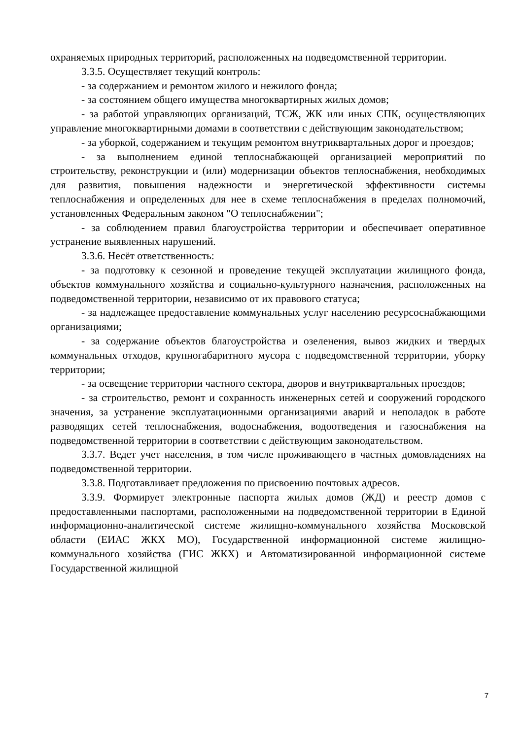охраняемых природных территорий, расположенных на подведомственной территории.
3.3.5. Осуществляет текущий контроль:
- за содержанием и ремонтом жилого и нежилого фонда;
- за состоянием общего имущества многоквартирных жилых домов;
- за работой управляющих организаций, ТСЖ, ЖК или иных СПК, осуществляющих управление многоквартирными домами в соответствии с действующим законодательством;
- за уборкой, содержанием и текущим ремонтом внутриквартальных дорог и проездов;
- за выполнением единой теплоснабжающей организацией мероприятий по строительству, реконструкции и (или) модернизации объектов теплоснабжения, необходимых для развития, повышения надежности и энергетической эффективности системы теплоснабжения и определенных для нее в схеме теплоснабжения в пределах полномочий, установленных Федеральным законом "О теплоснабжении";
- за соблюдением правил благоустройства территории и обеспечивает оперативное устранение выявленных нарушений.
3.3.6. Несёт ответственность:
- за подготовку к сезонной и проведение текущей эксплуатации жилищного фонда, объектов коммунального хозяйства и социально-культурного назначения, расположенных на подведомственной территории, независимо от их правового статуса;
- за надлежащее предоставление коммунальных услуг населению ресурсоснабжающими организациями;
- за содержание объектов благоустройства и озеленения, вывоз жидких и твердых коммунальных отходов, крупногабаритного мусора с подведомственной территории, уборку территории;
- за освещение территории частного сектора, дворов и внутриквартальных проездов;
- за строительство, ремонт и сохранность инженерных сетей и сооружений городского значения, за устранение эксплуатационными организациями аварий и неполадок в работе разводящих сетей теплоснабжения, водоснабжения, водоотведения и газоснабжения на подведомственной территории в соответствии с действующим законодательством.
3.3.7. Ведет учет населения, в том числе проживающего в частных домовладениях на подведомственной территории.
3.3.8. Подготавливает предложения по присвоению почтовых адресов.
3.3.9. Формирует электронные паспорта жилых домов (ЖД) и реестр домов с предоставленными паспортами, расположенными на подведомственной территории в Единой информационно-аналитической системе жилищно-коммунального хозяйства Московской области (ЕИАС ЖКХ МО), Государственной информационной системе жилищно-коммунального хозяйства (ГИС ЖКХ) и Автоматизированной информационной системе Государственной жилищной
7